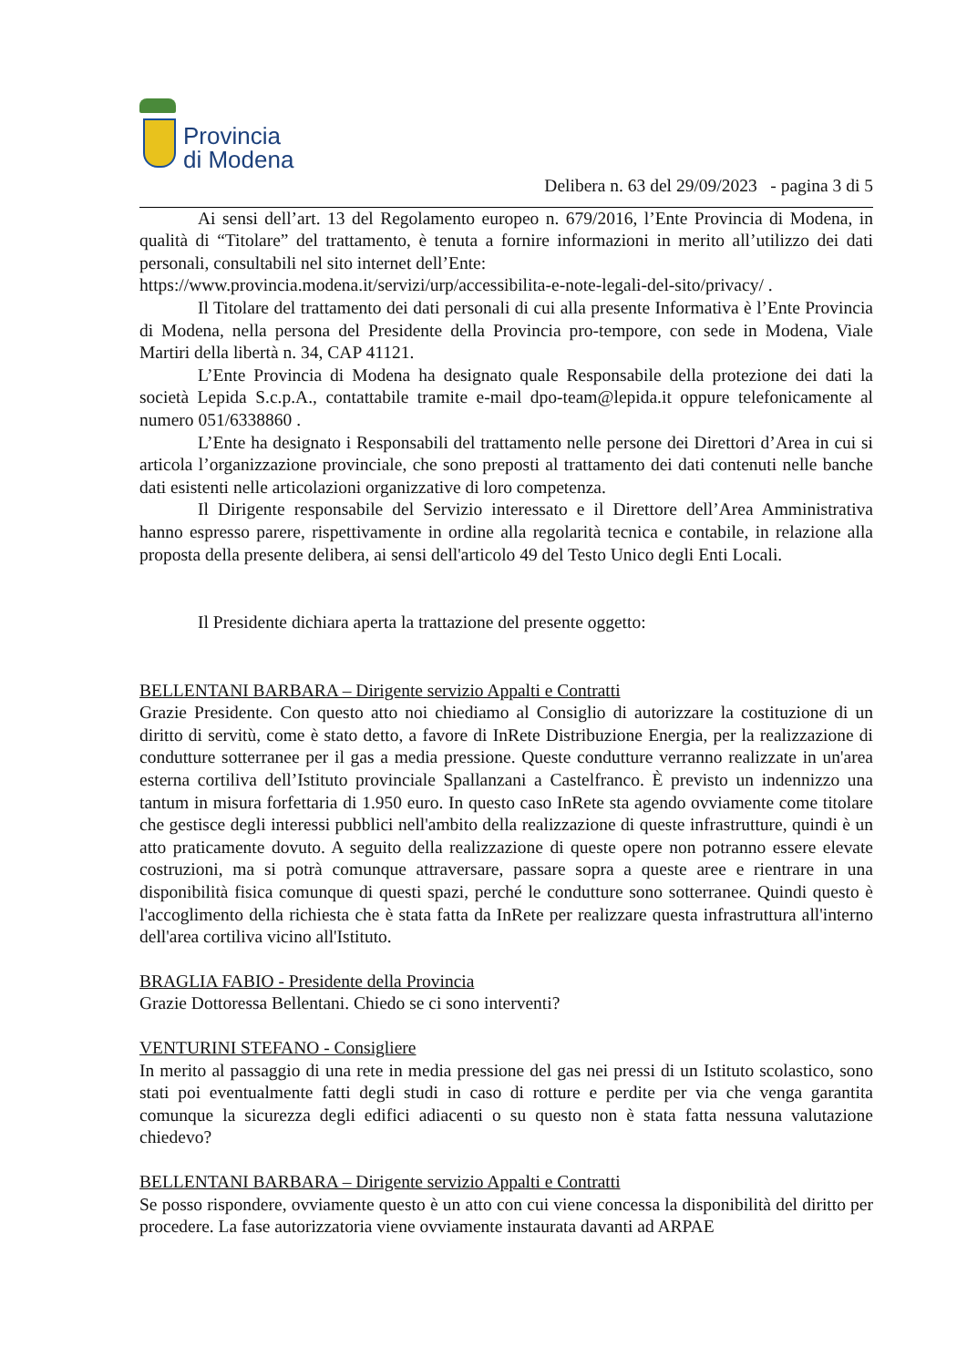Provincia
di Modena
Delibera n. 63 del 29/09/2023 - pagina 3 di 5
Ai sensi dell’art. 13 del Regolamento europeo n. 679/2016, l’Ente Provincia di Modena, in qualità di “Titolare” del trattamento, è tenuta a fornire informazioni in merito all’utilizzo dei dati personali, consultabili nel sito internet dell’Ente:
https://www.provincia.modena.it/servizi/urp/accessibilita-e-note-legali-del-sito/privacy/ .
Il Titolare del trattamento dei dati personali di cui alla presente Informativa è l’Ente Provincia di Modena, nella persona del Presidente della Provincia pro-tempore, con sede in Modena, Viale Martiri della libertà n. 34, CAP 41121.
L’Ente Provincia di Modena ha designato quale Responsabile della protezione dei dati la società Lepida S.c.p.A., contattabile tramite e-mail dpo-team@lepida.it oppure telefonicamente al numero 051/6338860 .
L’Ente ha designato i Responsabili del trattamento nelle persone dei Direttori d’Area in cui si articola l’organizzazione provinciale, che sono preposti al trattamento dei dati contenuti nelle banche dati esistenti nelle articolazioni organizzative di loro competenza.
Il Dirigente responsabile del Servizio interessato e il Direttore dell’Area Amministrativa hanno espresso parere, rispettivamente in ordine alla regolarità tecnica e contabile, in relazione alla proposta della presente delibera, ai sensi dell'articolo 49 del Testo Unico degli Enti Locali.
Il Presidente dichiara aperta la trattazione del presente oggetto:
BELLENTANI BARBARA – Dirigente servizio Appalti e Contratti
Grazie Presidente. Con questo atto noi chiediamo al Consiglio di autorizzare la costituzione di un diritto di servitù, come è stato detto, a favore di InRete Distribuzione Energia, per la realizzazione di condutture sotterranee per il gas a media pressione. Queste condutture verranno realizzate in un'area esterna cortiliva dell’Istituto provinciale Spallanzani a Castelfranco. È previsto un indennizzo una tantum in misura forfettaria di 1.950 euro. In questo caso InRete sta agendo ovviamente come titolare che gestisce degli interessi pubblici nell'ambito della realizzazione di queste infrastrutture, quindi è un atto praticamente dovuto. A seguito della realizzazione di queste opere non potranno essere elevate costruzioni, ma si potrà comunque attraversare, passare sopra a queste aree e rientrare in una disponibilità fisica comunque di questi spazi, perché le condutture sono sotterranee. Quindi questo è l'accoglimento della richiesta che è stata fatta da InRete per realizzare questa infrastruttura all'interno dell'area cortiliva vicino all'Istituto.
BRAGLIA FABIO - Presidente della Provincia
Grazie Dottoressa Bellentani. Chiedo se ci sono interventi?
VENTURINI STEFANO - Consigliere
In merito al passaggio di una rete in media pressione del gas nei pressi di un Istituto scolastico, sono stati poi eventualmente fatti degli studi in caso di rotture e perdite per via che venga garantita comunque la sicurezza degli edifici adiacenti o su questo non è stata fatta nessuna valutazione chiedevo?
BELLENTANI BARBARA – Dirigente servizio Appalti e Contratti
Se posso rispondere, ovviamente questo è un atto con cui viene concessa la disponibilità del diritto per procedere. La fase autorizzatoria viene ovviamente instaurata davanti ad ARPAE